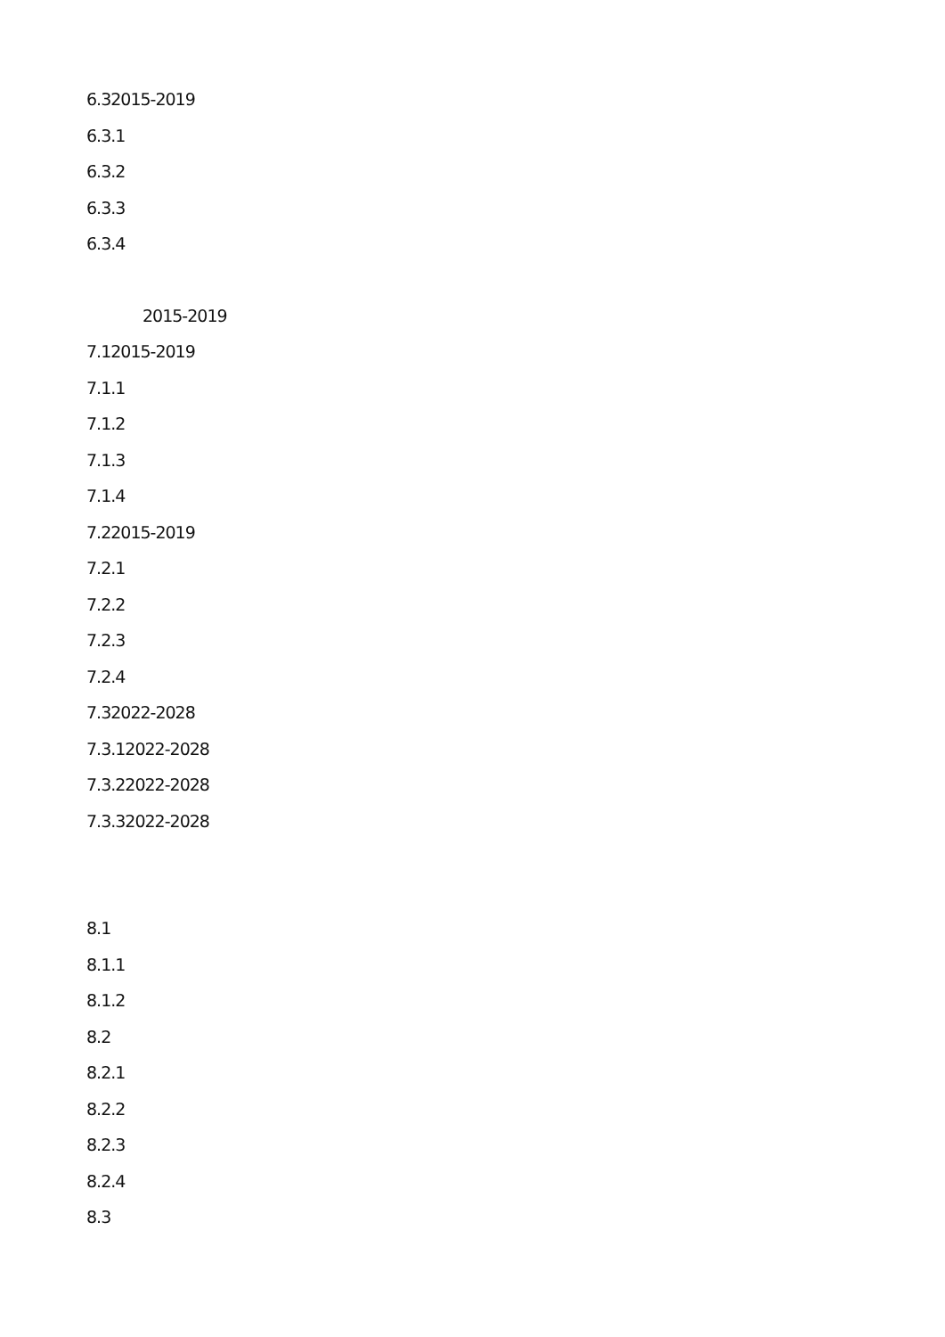6.32015-2019
6.3.1
6.3.2
6.3.3
6.3.4
2015-2019
7.12015-2019
7.1.1
7.1.2
7.1.3
7.1.4
7.22015-2019
7.2.1
7.2.2
7.2.3
7.2.4
7.32022-2028
7.3.12022-2028
7.3.22022-2028
7.3.32022-2028
8.1
8.1.1
8.1.2
8.2
8.2.1
8.2.2
8.2.3
8.2.4
8.3